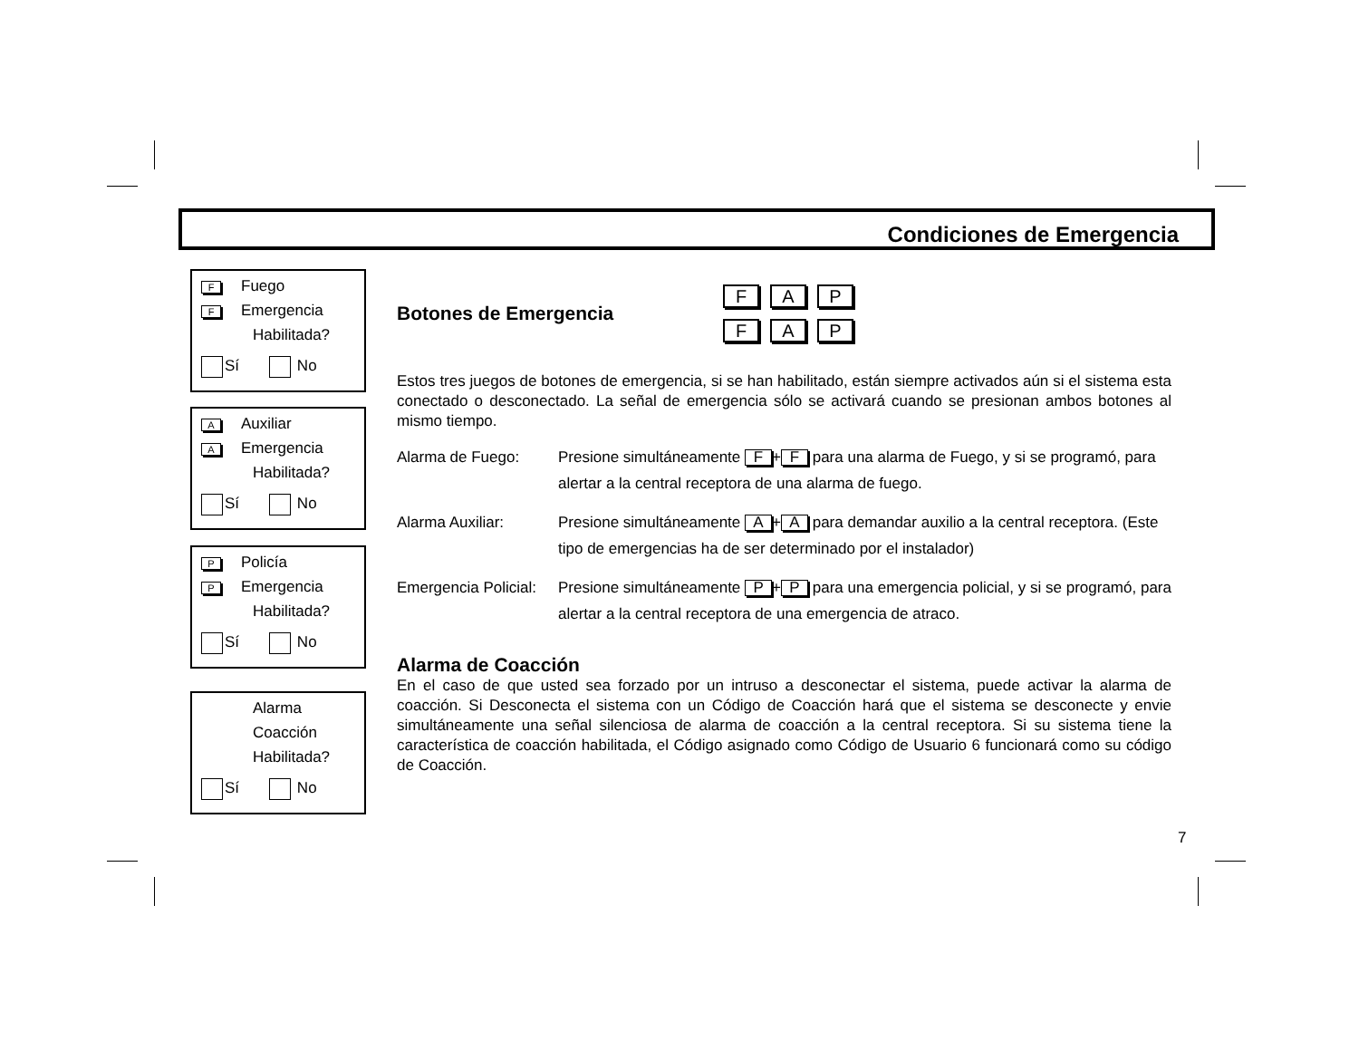Condiciones de Emergencia
F Fuego
F Emergencia
Habilitada?
Sí No
A Auxiliar
A Emergencia
Habilitada?
Sí No
P Policía
P Emergencia
Habilitada?
Sí No
Alarma
Coacción
Habilitada?
Sí No
Botones de Emergencia
F A P
F A P
Estos tres juegos de botones de emergencia, si se han habilitado, están siempre activados aún si el sistema esta conectado o desconectado. La señal de emergencia sólo se activará cuando se presionan ambos botones al mismo tiempo.
Alarma de Fuego: Presione simultáneamente F + F para una alarma de Fuego, y si se programó, para alertar a la central receptora de una alarma de fuego.
Alarma Auxiliar: Presione simultáneamente A + A para demandar auxilio a la central receptora. (Este tipo de emergencias ha de ser determinado por el instalador)
Emergencia Policial:
Presione simultáneamente P + P para una emergencia policial, y si se programó, para alertar a la central receptora de una emergencia de atraco.
Alarma de Coacción
En el caso de que usted sea forzado por un intruso a desconectar el sistema, puede activar la alarma de coacción. Si Desconecta el sistema con un Código de Coacción hará que el sistema se desconecte y envie simultáneamente una señal silenciosa de alarma de coacción a la central receptora. Si su sistema tiene la característica de coacción habilitada, el Código asignado como Código de Usuario 6 funcionará como su código de Coacción.
7